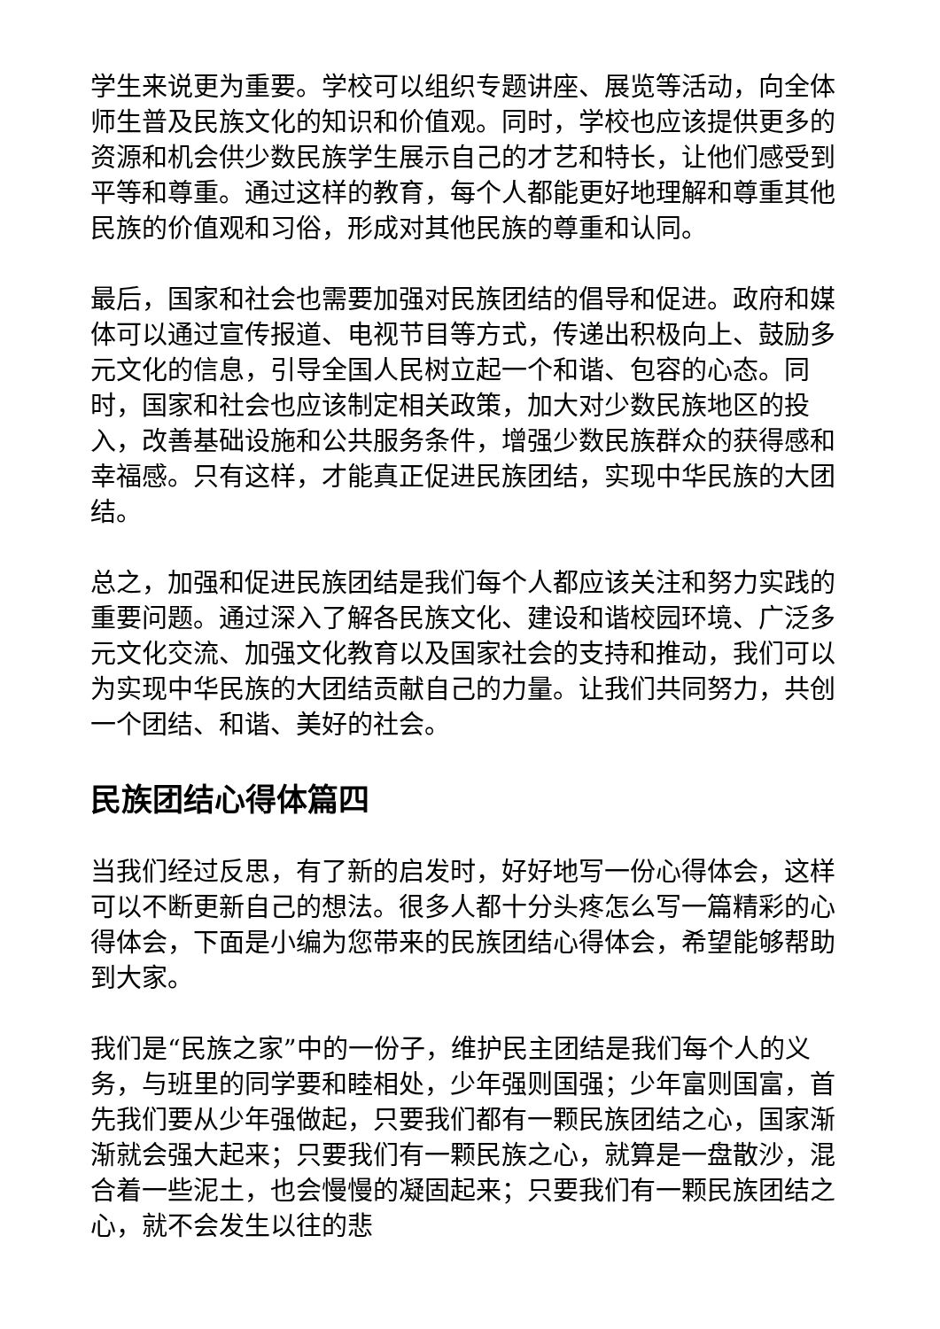学生来说更为重要。学校可以组织专题讲座、展览等活动，向全体师生普及民族文化的知识和价值观。同时，学校也应该提供更多的资源和机会供少数民族学生展示自己的才艺和特长，让他们感受到平等和尊重。通过这样的教育，每个人都能更好地理解和尊重其他民族的价值观和习俗，形成对其他民族的尊重和认同。
最后，国家和社会也需要加强对民族团结的倡导和促进。政府和媒体可以通过宣传报道、电视节目等方式，传递出积极向上、鼓励多元文化的信息，引导全国人民树立起一个和谐、包容的心态。同时，国家和社会也应该制定相关政策，加大对少数民族地区的投入，改善基础设施和公共服务条件，增强少数民族群众的获得感和幸福感。只有这样，才能真正促进民族团结，实现中华民族的大团结。
总之，加强和促进民族团结是我们每个人都应该关注和努力实践的重要问题。通过深入了解各民族文化、建设和谐校园环境、广泛多元文化交流、加强文化教育以及国家社会的支持和推动，我们可以为实现中华民族的大团结贡献自己的力量。让我们共同努力，共创一个团结、和谐、美好的社会。
民族团结心得体篇四
当我们经过反思，有了新的启发时，好好地写一份心得体会，这样可以不断更新自己的想法。很多人都十分头疼怎么写一篇精彩的心得体会，下面是小编为您带来的民族团结心得体会，希望能够帮助到大家。
我们是“民族之家”中的一份子，维护民主团结是我们每个人的义务，与班里的同学要和睦相处，少年强则国强；少年富则国富，首先我们要从少年强做起，只要我们都有一颗民族团结之心，国家渐渐就会强大起来；只要我们有一颗民族之心，就算是一盘散沙，混合着一些泥土，也会慢慢的凝固起来；只要我们有一颗民族团结之心，就不会发生以往的悲